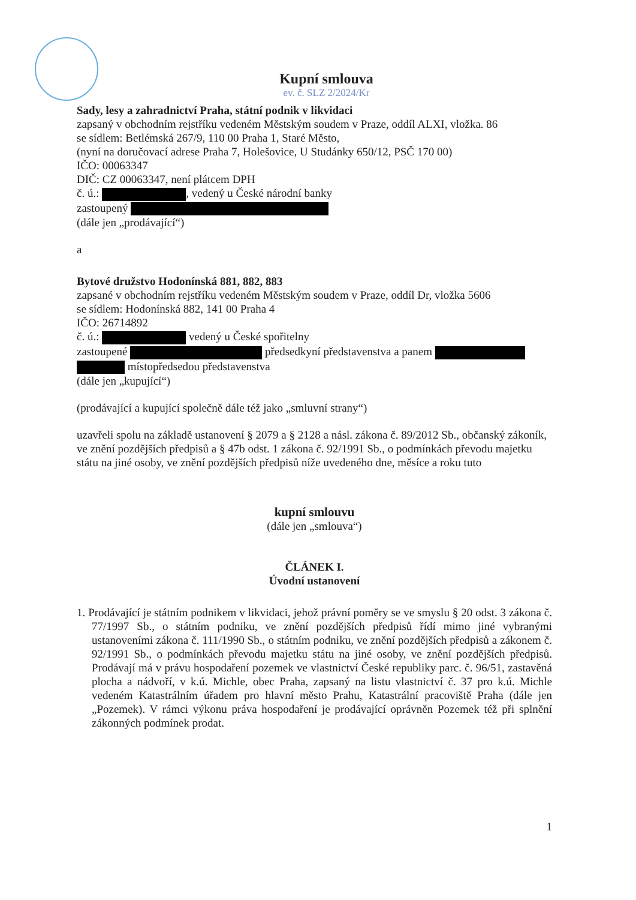Kupní smlouva
ev. č. SLZ 2/2024/Kr
Sady, lesy a zahradnictví Praha, státní podnik v likvidaci
zapsaný v obchodním rejstříku vedeném Městským soudem v Praze, oddíl ALXI, vložka. 86
se sídlem: Betlémská 267/9, 110 00 Praha 1, Staré Město,
(nyní na doručovací adrese Praha 7, Holešovice, U Studánky 650/12, PSČ 170 00)
IČO: 00063347
DIČ: CZ 00063347, není plátcem DPH
č. ú.: , vedený u České národní banky
zastoupený
(dále jen „prodávající“)
a
Bytové družstvo Hodonínská 881, 882, 883
zapsané v obchodním rejstříku vedeném Městským soudem v Praze, oddíl Dr, vložka 5606
se sídlem: Hodonínská 882, 141 00 Praha 4
IČO: 26714892
č. ú.: vedený u České spořitelny
zastoupené předsedkyní představenstva a panem
místopředsedou představenstva
(dále jen „kupující“)
(prodávající a kupující společně dále též jako „smluvní strany“)
uzavřeli spolu na základě ustanovení § 2079 a § 2128 a násl. zákona č. 89/2012 Sb., občanský zákoník, ve znění pozdějších předpisů a § 47b odst. 1 zákona č. 92/1991 Sb., o podmínkách převodu majetku státu na jiné osoby, ve znění pozdějších předpisů níže uvedeného dne, měsíce a roku tuto
kupní smlouvu
(dále jen „smlouva“)
ČLÁNEK I.
Úvodní ustanovení
1. Prodávající je státním podnikem v likvidaci, jehož právní poměry se ve smyslu § 20 odst. 3 zákona č. 77/1997 Sb., o státním podniku, ve znění pozdějších předpisů řídí mimo jiné vybranými ustanoveními zákona č. 111/1990 Sb., o státním podniku, ve znění pozdějších předpisů a zákonem č. 92/1991 Sb., o podmínkách převodu majetku státu na jiné osoby, ve znění pozdějších předpisů. Prodávají má v právu hospodaření pozemek ve vlastnictví České republiky parc. č. 96/51, zastavěná plocha a nádvoří, v k.ú. Michle, obec Praha, zapsaný na listu vlastnictví č. 37 pro k.ú. Michle vedeném Katastrálním úřadem pro hlavní město Prahu, Katastrální pracoviště Praha (dále jen „Pozemek). V rámci výkonu práva hospodaření je prodávající oprávněn Pozemek též při splnění zákonných podmínek prodat.
1